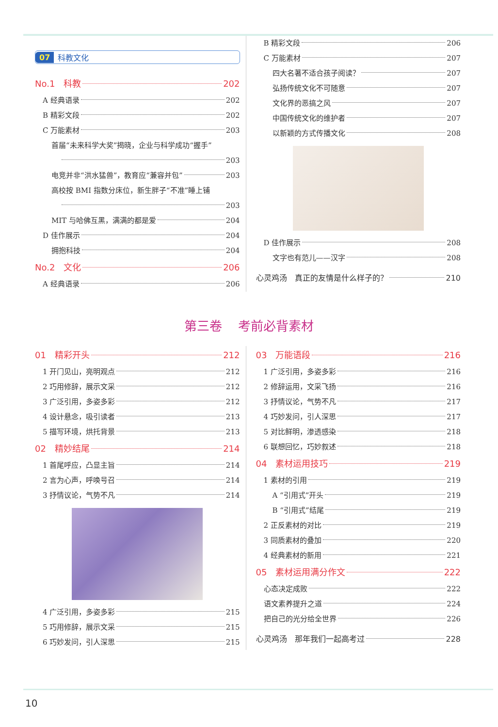07 科教文化
No.1　科教 202
A 经典语录 202
B 精彩文段 202
C 万能素材 203
首届“未来科学大奖”揭晓，企业与科学成功“握手”
203
电竞并非“洪水猛兽”，教育应“兼容并包” 203
高校按 BMI 指数分床位，新生胖子“不准”睡上铺
203
MIT 与哈佛互黑，满满的都是爱 204
D 佳作展示 204
拥抱科技 204
No.2　文化 206
A 经典语录 206
B 精彩文段 206
C 万能素材 207
四大名著不适合孩子阅读？ 207
弘扬传统文化不可随意 207
文化界的恶搞之风 207
中国传统文化的维护者 207
以新颖的方式传播文化 208
D 佳作展示 208
文字也有范儿——汉字 208
心灵鸡汤　真正的友情是什么样子的？ 210
第三卷 考前必背素材
01　精彩开头 212
1 开门见山，亮明观点 212
2 巧用修辞，展示文采 212
3 广泛引用，多姿多彩 212
4 设计悬念，吸引读者 213
5 描写环境，烘托背景 213
02　精妙结尾 214
1 首尾呼应，凸显主旨 214
2 言为心声，呼唤号召 214
3 抒情议论，气势不凡 214
4 广泛引用，多姿多彩 215
5 巧用修辞，展示文采 215
6 巧妙发问，引人深思 215
03　万能语段 216
1 广泛引用，多姿多彩 216
2 修辞运用，文采飞扬 216
3 抒情议论，气势不凡 217
4 巧妙发问，引人深思 217
5 对比鲜明，渗透感染 218
6 联想回忆，巧妙叙述 218
04　素材运用技巧 219
1 素材的引用 219
A “引用式”开头 219
B “引用式”结尾 219
2 正反素材的对比 219
3 同质素材的叠加 220
4 经典素材的新用 221
05　素材运用满分作文 222
心态决定成败 222
语文素养提升之道 224
把自己的光分给全世界 226
心灵鸡汤　那年我们一起高考过 228
10